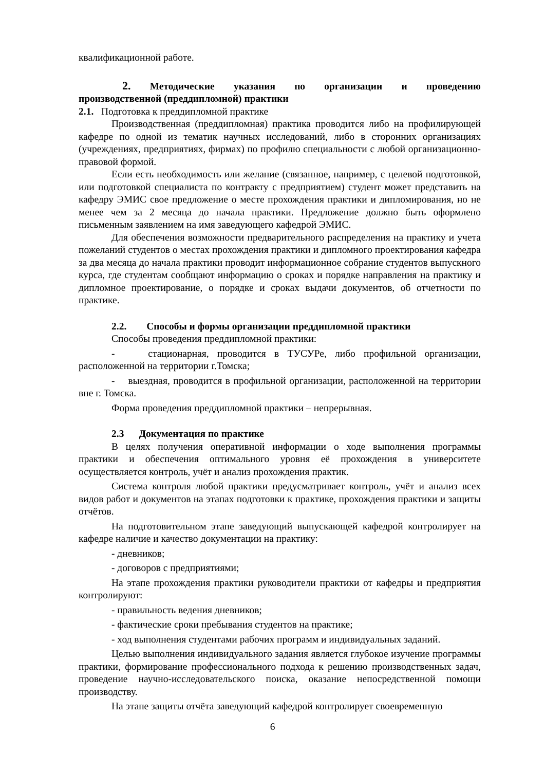квалификационной работе.
2. Методические указания по организации и проведению
производственной (преддипломной) практики
2.1. Подготовка к преддипломной практике
Производственная (преддипломная) практика проводится либо на профилирующей кафедре по одной из тематик научных исследований, либо в сторонних организациях (учреждениях, предприятиях, фирмах) по профилю специальности с любой организационно-правовой формой.
Если есть необходимость или желание (связанное, например, с целевой подготовкой, или подготовкой специалиста по контракту с предприятием) студент может представить на кафедру ЭМИС свое предложение о месте прохождения практики и дипломирования, но не менее чем за 2 месяца до начала практики. Предложение должно быть оформлено письменным заявлением на имя заведующего кафедрой ЭМИС.
Для обеспечения возможности предварительного распределения на практику и учета пожеланий студентов о местах прохождения практики и дипломного проектирования кафедра за два месяца до начала практики проводит информационное собрание студентов выпускного курса, где студентам сообщают информацию о сроках и порядке направления на практику и дипломное проектирование, о порядке и сроках выдачи документов, об отчетности по практике.
2.2. Способы и формы организации преддипломной практики
Способы проведения преддипломной практики:
- стационарная, проводится в ТУСУРе, либо профильной организации, расположенной на территории г.Томска;
- выездная, проводится в профильной организации, расположенной на территории вне г. Томска.
Форма проведения преддипломной практики – непрерывная.
2.3 Документация по практике
В целях получения оперативной информации о ходе выполнения программы практики и обеспечения оптимального уровня её прохождения в университете осуществляется контроль, учёт и анализ прохождения практик.
Система контроля любой практики предусматривает контроль, учёт и анализ всех видов работ и документов на этапах подготовки к практике, прохождения практики и защиты отчётов.
На подготовительном этапе заведующий выпускающей кафедрой контролирует на кафедре наличие и качество документации на практику:
- дневников;
- договоров с предприятиями;
На этапе прохождения практики руководители практики от кафедры и предприятия контролируют:
- правильность ведения дневников;
- фактические сроки пребывания студентов на практике;
- ход выполнения студентами рабочих программ и индивидуальных заданий.
Целью выполнения индивидуального задания является глубокое изучение программы практики, формирование профессионального подхода к решению производственных задач, проведение научно-исследовательского поиска, оказание непосредственной помощи производству.
На этапе защиты отчёта заведующий кафедрой контролирует своевременную
6